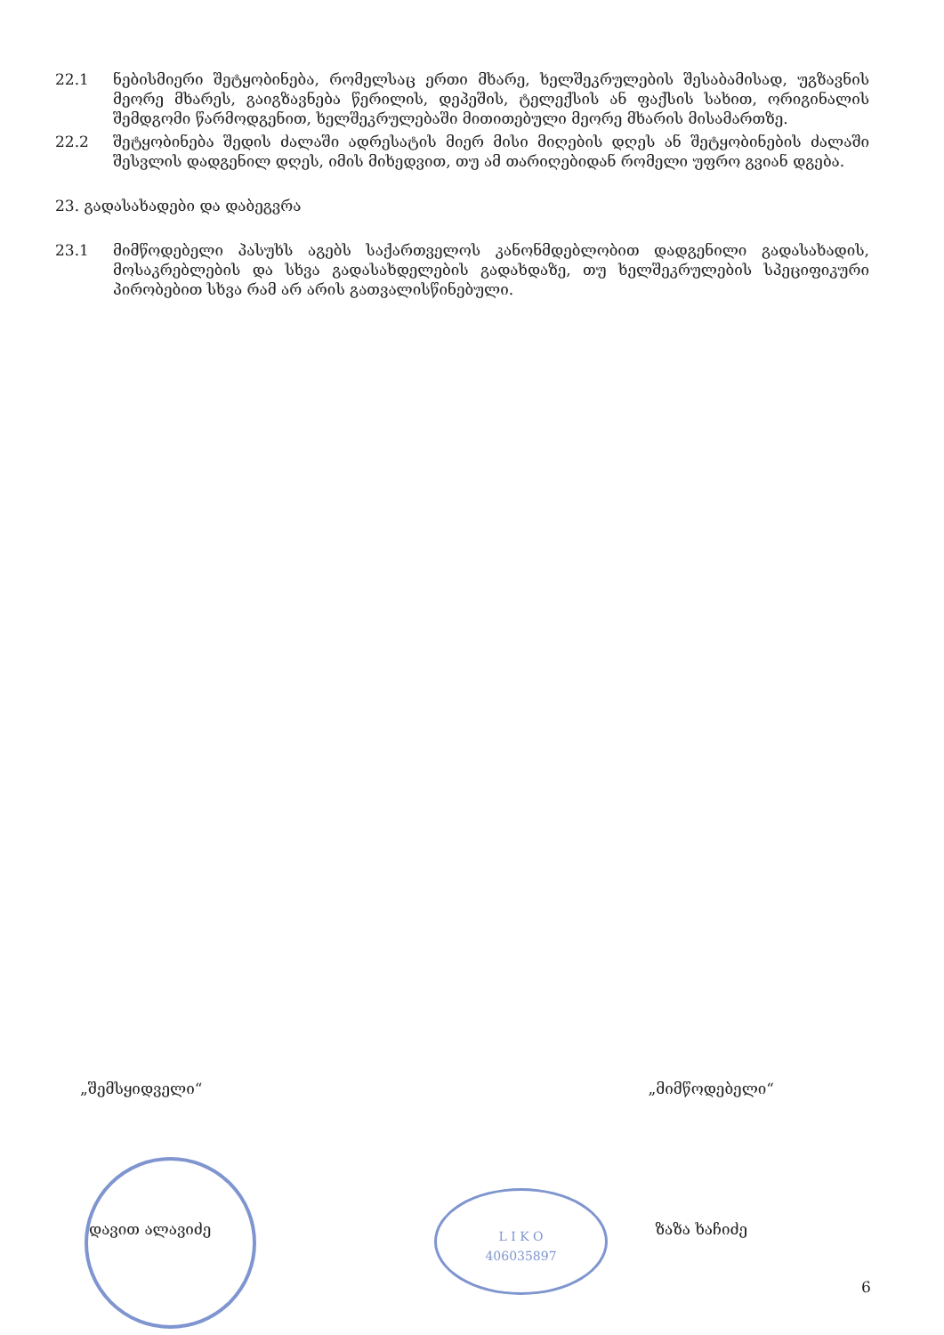22.1 ნებისმიერი შეტყობინება, რომელსაც ერთი მხარე, ხელშეკრულების შესაბამისად, უგზავნის მეორე მხარეს, გაიგზავნება წერილის, დეპეშის, ტელექსის ან ფაქსის სახით, ორიგინალის შემდგომი წარმოდგენით, ხელშეკრულებაში მითითებული მეორე მხარის მისამართზე.
22.2 შეტყობინება შედის ძალაში ადრესატის მიერ მისი მიღების დღეს ან შეტყობინების ძალაში შესვლის დადგენილ დღეს, იმის მიხედვით, თუ ამ თარიღებიდან რომელი უფრო გვიან დგება.
23. გადასახადები და დაბეგვრა
23.1 მიმწოდებელი პასუხს აგებს საქართველოს კანონმდებლობით დადგენილი გადასახადის, მოსაკრებლების და სხვა გადასახდელების გადახდაზე, თუ ხელშეკრულების სპეციფიკური პირობებით სხვა რამ არ არის გათვალისწინებული.
L I K O
406035897
„შემსყიდველი“„მიმწოდებელი“
დავით ალავიძე ზაზა ხაჩიძე
6